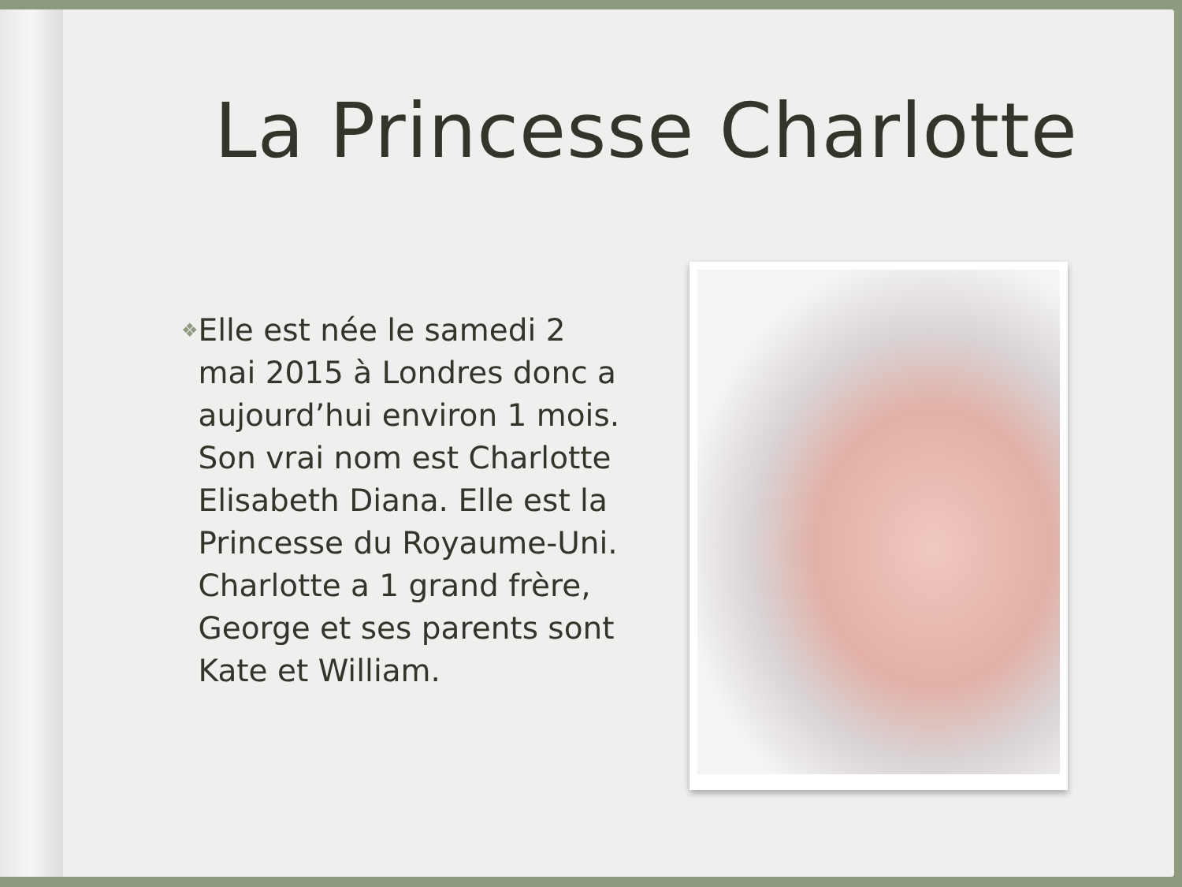La Princesse Charlotte
❖
Elle est née le samedi 2 mai 2015 à Londres donc a aujourd’hui environ 1 mois. Son vrai nom est Charlotte Elisabeth Diana. Elle est la Princesse du Royaume-Uni. Charlotte a 1 grand frère, George et ses parents sont Kate et William.